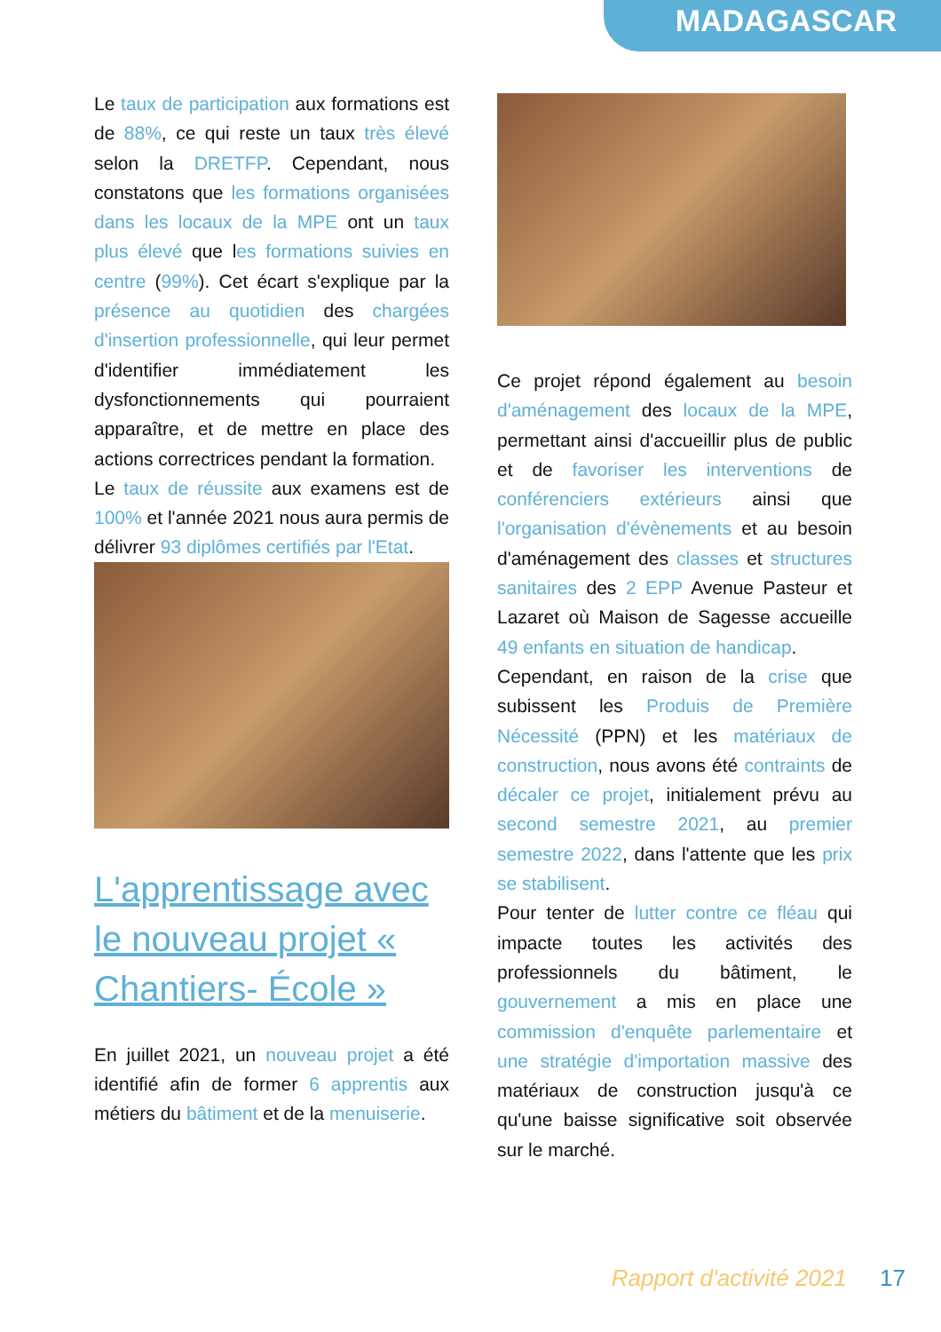MADAGASCAR
Le taux de participation aux formations est de 88%, ce qui reste un taux très élevé selon la DRETFP. Cependant, nous constatons que les formations organisées dans les locaux de la MPE ont un taux plus élevé que les formations suivies en centre (99%). Cet écart s'explique par la présence au quotidien des chargées d'insertion professionnelle, qui leur permet d'identifier immédiatement les dysfonctionnements qui pourraient apparaître, et de mettre en place des actions correctrices pendant la formation.
Le taux de réussite aux examens est de 100% et l'année 2021 nous aura permis de délivrer 93 diplômes certifiés par l'Etat.
L'apprentissage avec le nouveau projet « Chantiers- École »
En juillet 2021, un nouveau projet a été identifié afin de former 6 apprentis aux métiers du bâtiment et de la menuiserie.
Ce projet répond également au besoin d'aménagement des locaux de la MPE, permettant ainsi d'accueillir plus de public et de favoriser les interventions de conférenciers extérieurs ainsi que l'organisation d'évènements et au besoin d'aménagement des classes et structures sanitaires des 2 EPP Avenue Pasteur et Lazaret où Maison de Sagesse accueille 49 enfants en situation de handicap.
Cependant, en raison de la crise que subissent les Produis de Première Nécessité (PPN) et les matériaux de construction, nous avons été contraints de décaler ce projet, initialement prévu au second semestre 2021, au premier semestre 2022, dans l'attente que les prix se stabilisent.
Pour tenter de lutter contre ce fléau qui impacte toutes les activités des professionnels du bâtiment, le gouvernement a mis en place une commission d'enquête parlementaire et une stratégie d'importation massive des matériaux de construction jusqu'à ce qu'une baisse significative soit observée sur le marché.
Rapport d'activité 2021 17